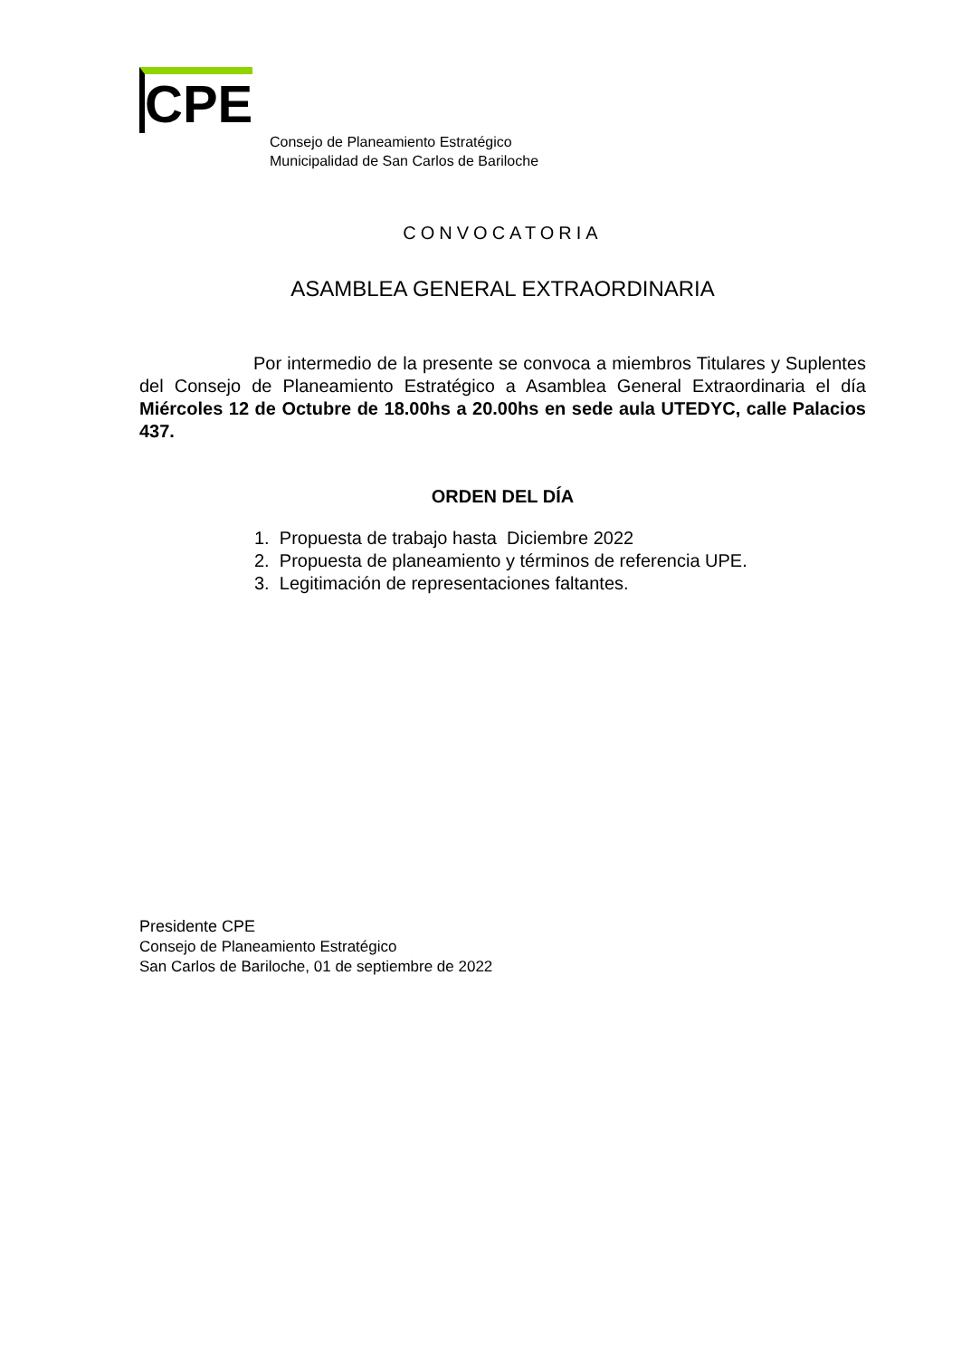CPE
Consejo de Planeamiento Estratégico
Municipalidad de San Carlos de Bariloche
CONVOCATORIA
ASAMBLEA GENERAL EXTRAORDINARIA
Por intermedio de la presente se convoca a miembros Titulares y Suplentes del Consejo de Planeamiento Estratégico a Asamblea General Extraordinaria el día Miércoles 12 de Octubre de 18.00hs a 20.00hs en sede aula UTEDYC, calle Palacios 437.
ORDEN DEL DÍA
1. Propuesta de trabajo hasta Diciembre 2022
2. Propuesta de planeamiento y términos de referencia UPE.
3. Legitimación de representaciones faltantes.
Presidente CPE
Consejo de Planeamiento Estratégico
San Carlos de Bariloche, 01 de septiembre de 2022